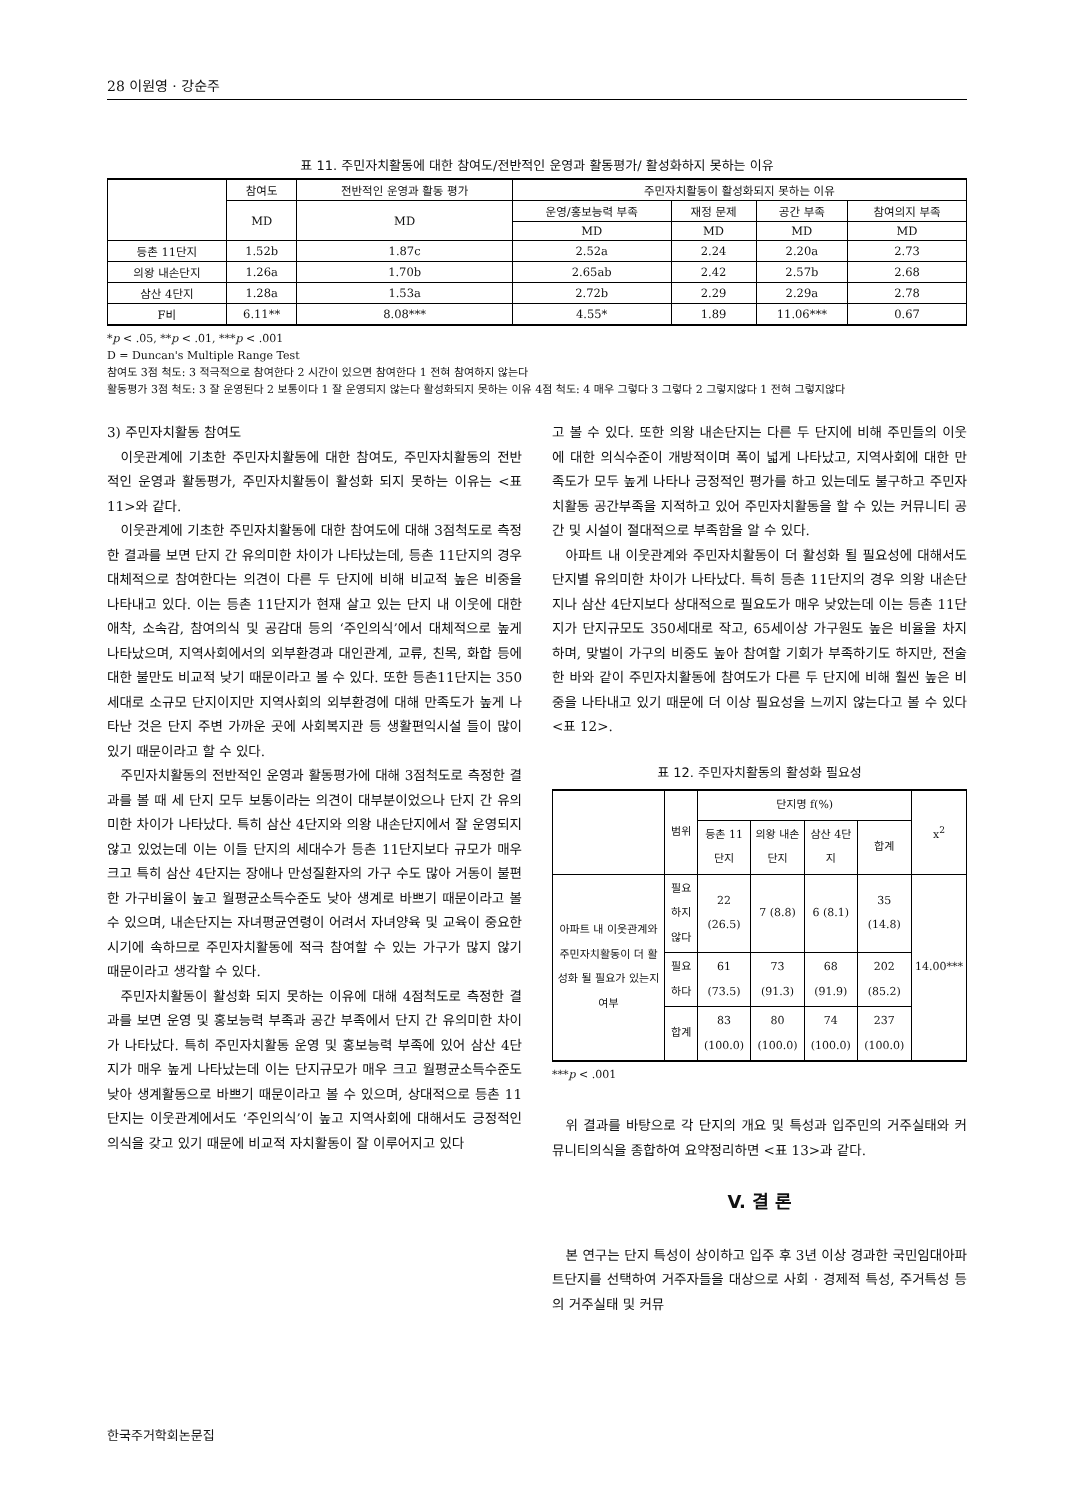28 이원영 · 강순주
표 11. 주민자치활동에 대한 참여도/전반적인 운영과 활동평가/ 활성화하지 못하는 이유
| | 참여도 | 전반적인 운영과 활동 평가 | 주민자치활동이 활성화되지 못하는 이유 | | | |
| --- | --- | --- | --- | --- | --- | --- |
| | MD | MD | 운영/홍보능력 부족 | 재정 문제 | 공간 부족 | 참여의지 부족 |
| | | | MD | MD | MD | MD |
| 등촌 11단지 | 1.52b | 1.87c | 2.52a | 2.24 | 2.20a | 2.73 |
| 의왕 내손단지 | 1.26a | 1.70b | 2.65ab | 2.42 | 2.57b | 2.68 |
| 삼산 4단지 | 1.28a | 1.53a | 2.72b | 2.29 | 2.29a | 2.78 |
| F비 | 6.11** | 8.08*** | 4.55* | 1.89 | 11.06*** | 0.67 |
*p < .05, **p < .01, ***p < .001
D = Duncan's Multiple Range Test
참여도 3점 척도: 3 적극적으로 참여한다 2 시간이 있으면 참여한다 1 전혀 참여하지 않는다
활동평가 3점 척도: 3 잘 운영된다 2 보통이다 1 잘 운영되지 않는다 활성화되지 못하는 이유 4점 척도: 4 매우 그렇다 3 그렇다 2 그렇지않다 1 전혀 그렇지않다
3) 주민자치활동 참여도
이웃관계에 기초한 주민자치활동에 대한 참여도, 주민자치활동의 전반적인 운영과 활동평가, 주민자치활동이 활성화 되지 못하는 이유는 <표 11>와 같다.
이웃관계에 기초한 주민자치활동에 대한 참여도에 대해 3점척도로 측정한 결과를 보면 단지 간 유의미한 차이가 나타났는데, 등촌 11단지의 경우 대체적으로 참여한다는 의견이 다른 두 단지에 비해 비교적 높은 비중을 나타내고 있다. 이는 등촌 11단지가 현재 살고 있는 단지 내 이웃에 대한 애착, 소속감, 참여의식 및 공감대 등의 ‘주인의식’에서 대체적으로 높게 나타났으며, 지역사회에서의 외부환경과 대인관계, 교류, 친목, 화합 등에 대한 불만도 비교적 낮기 때문이라고 볼 수 있다. 또한 등촌11단지는 350세대로 소규모 단지이지만 지역사회의 외부환경에 대해 만족도가 높게 나타난 것은 단지 주변 가까운 곳에 사회복지관 등 생활편익시설 들이 많이 있기 때문이라고 할 수 있다.
주민자치활동의 전반적인 운영과 활동평가에 대해 3점척도로 측정한 결과를 볼 때 세 단지 모두 보통이라는 의견이 대부분이었으나 단지 간 유의미한 차이가 나타났다. 특히 삼산 4단지와 의왕 내손단지에서 잘 운영되지 않고 있었는데 이는 이들 단지의 세대수가 등촌 11단지보다 규모가 매우 크고 특히 삼산 4단지는 장애나 만성질환자의 가구 수도 많아 거동이 불편한 가구비율이 높고 월평균소득수준도 낮아 생계로 바쁘기 때문이라고 볼 수 있으며, 내손단지는 자녀평균연령이 어려서 자녀양육 및 교육이 중요한 시기에 속하므로 주민자치활동에 적극 참여할 수 있는 가구가 많지 않기 때문이라고 생각할 수 있다.
주민자치활동이 활성화 되지 못하는 이유에 대해 4점척도로 측정한 결과를 보면 운영 및 홍보능력 부족과 공간 부족에서 단지 간 유의미한 차이가 나타났다. 특히 주민자치활동 운영 및 홍보능력 부족에 있어 삼산 4단지가 매우 높게 나타났는데 이는 단지규모가 매우 크고 월평균소득수준도 낮아 생계활동으로 바쁘기 때문이라고 볼 수 있으며, 상대적으로 등촌 11단지는 이웃관계에서도 ‘주인의식’이 높고 지역사회에 대해서도 긍정적인 의식을 갖고 있기 때문에 비교적 자치활동이 잘 이루어지고 있다
고 볼 수 있다. 또한 의왕 내손단지는 다른 두 단지에 비해 주민들의 이웃에 대한 의식수준이 개방적이며 폭이 넓게 나타났고, 지역사회에 대한 만족도가 모두 높게 나타나 긍정적인 평가를 하고 있는데도 불구하고 주민자치활동 공간부족을 지적하고 있어 주민자치활동을 할 수 있는 커뮤니티 공간 및 시설이 절대적으로 부족함을 알 수 있다.
아파트 내 이웃관계와 주민자치활동이 더 활성화 될 필요성에 대해서도 단지별 유의미한 차이가 나타났다. 특히 등촌 11단지의 경우 의왕 내손단지나 삼산 4단지보다 상대적으로 필요도가 매우 낮았는데 이는 등촌 11단지가 단지규모도 350세대로 작고, 65세이상 가구원도 높은 비율을 차지하며, 맞벌이 가구의 비중도 높아 참여할 기회가 부족하기도 하지만, 전술한 바와 같이 주민자치활동에 참여도가 다른 두 단지에 비해 훨씬 높은 비중을 나타내고 있기 때문에 더 이상 필요성을 느끼지 않는다고 볼 수 있다<표 12>.
표 12. 주민자치활동의 활성화 필요성
| | 범위 | 단지명 f(%) | | | | x<sup>2</sup> |
| --- | --- | --- | --- | --- | --- | --- |
| | | 등촌 11단지 | 의왕 내손단지 | 삼산 4단지 | 합계 | |
| 아파트 내 이웃관계와 주민자치활동이 더 활성화 될 필요가 있는지 여부 | 필요하지 않다 | 22 (26.5) | 7 (8.8) | 6 (8.1) | 35 (14.8) | 14.00*** |
| | 필요하다 | 61 (73.5) | 73 (91.3) | 68 (91.9) | 202 (85.2) | |
| | 합계 | 83 (100.0) | 80 (100.0) | 74 (100.0) | 237 (100.0) | |
***p < .001
위 결과를 바탕으로 각 단지의 개요 및 특성과 입주민의 거주실태와 커뮤니티의식을 종합하여 요약정리하면 <표 13>과 같다.
V. 결 론
본 연구는 단지 특성이 상이하고 입주 후 3년 이상 경과한 국민임대아파트단지를 선택하여 거주자들을 대상으로 사회 · 경제적 특성, 주거특성 등의 거주실태 및 커뮤
한국주거학회논문집